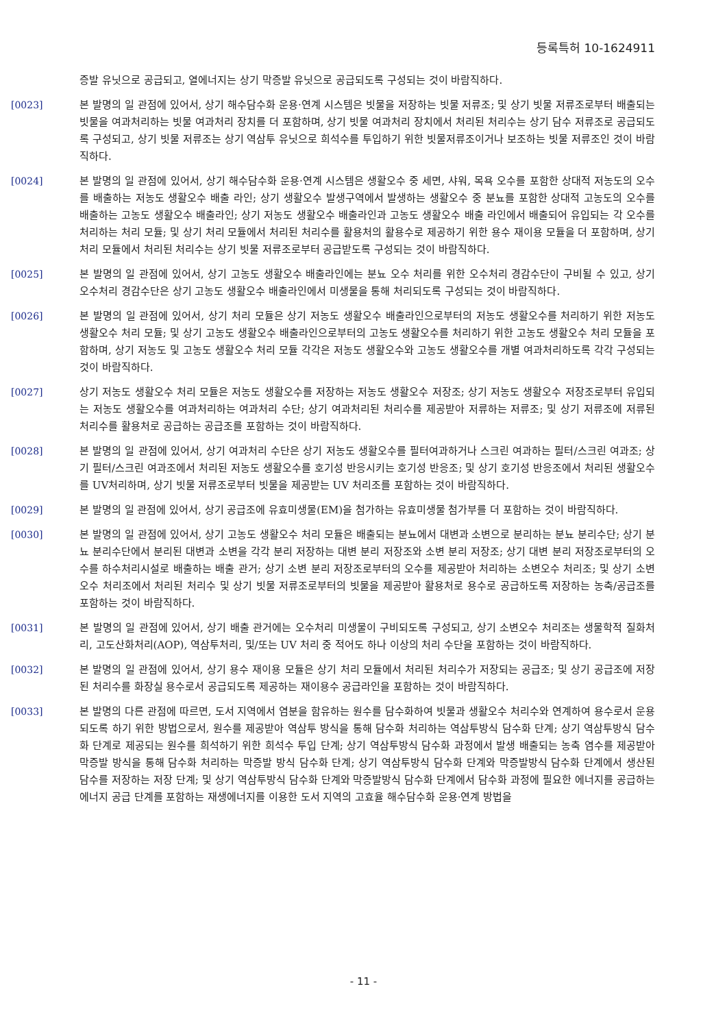등록특허 10-1624911
증발 유닛으로 공급되고, 열에너지는 상기 막증발 유닛으로 공급되도록 구성되는 것이 바람직하다.
[0023] 본 발명의 일 관점에 있어서, 상기 해수담수화 운용·연계 시스템은 빗물을 저장하는 빗물 저류조; 및 상기 빗물 저류조로부터 배출되는 빗물을 여과처리하는 빗물 여과처리 장치를 더 포함하며, 상기 빗물 여과처리 장치에서 처리된 처리수는 상기 담수 저류조로 공급되도록 구성되고, 상기 빗물 저류조는 상기 역삼투 유닛으로 희석수를 투입하기 위한 빗물저류조이거나 보조하는 빗물 저류조인 것이 바람직하다.
[0024] 본 발명의 일 관점에 있어서, 상기 해수담수화 운용·연계 시스템은 생활오수 중 세면, 샤워, 목욕 오수를 포함한 상대적 저농도의 오수를 배출하는 저농도 생활오수 배출 라인; 상기 생활오수 발생구역에서 발생하는 생활오수 중 분뇨를 포함한 상대적 고농도의 오수를 배출하는 고농도 생활오수 배출라인; 상기 저농도 생활오수 배출라인과 고농도 생활오수 배출 라인에서 배출되어 유입되는 각 오수를 처리하는 처리 모듈; 및 상기 처리 모듈에서 처리된 처리수를 활용처의 활용수로 제공하기 위한 용수 재이용 모듈을 더 포함하며, 상기 처리 모듈에서 처리된 처리수는 상기 빗물 저류조로부터 공급받도록 구성되는 것이 바람직하다.
[0025] 본 발명의 일 관점에 있어서, 상기 고농도 생활오수 배출라인에는 분뇨 오수 처리를 위한 오수처리 경감수단이 구비될 수 있고, 상기 오수처리 경감수단은 상기 고농도 생활오수 배출라인에서 미생물을 통해 처리되도록 구성되는 것이 바람직하다.
[0026] 본 발명의 일 관점에 있어서, 상기 처리 모듈은 상기 저농도 생활오수 배출라인으로부터의 저농도 생활오수를 처리하기 위한 저농도 생활오수 처리 모듈; 및 상기 고농도 생활오수 배출라인으로부터의 고농도 생활오수를 처리하기 위한 고농도 생활오수 처리 모듈을 포함하며, 상기 저농도 및 고농도 생활오수 처리 모듈 각각은 저농도 생활오수와 고농도 생활오수를 개별 여과처리하도록 각각 구성되는 것이 바람직하다.
[0027] 상기 저농도 생활오수 처리 모듈은 저농도 생활오수를 저장하는 저농도 생활오수 저장조; 상기 저농도 생활오수 저장조로부터 유입되는 저농도 생활오수를 여과처리하는 여과처리 수단; 상기 여과처리된 처리수를 제공받아 저류하는 저류조; 및 상기 저류조에 저류된 처리수를 활용처로 공급하는 공급조를 포함하는 것이 바람직하다.
[0028] 본 발명의 일 관점에 있어서, 상기 여과처리 수단은 상기 저농도 생활오수를 필터여과하거나 스크린 여과하는 필터/스크린 여과조; 상기 필터/스크린 여과조에서 처리된 저농도 생활오수를 호기성 반응시키는 호기성 반응조; 및 상기 호기성 반응조에서 처리된 생활오수를 UV처리하며, 상기 빗물 저류조로부터 빗물을 제공받는 UV 처리조를 포함하는 것이 바람직하다.
[0029] 본 발명의 일 관점에 있어서, 상기 공급조에 유효미생물(EM)을 첨가하는 유효미생물 첨가부를 더 포함하는 것이 바람직하다.
[0030] 본 발명의 일 관점에 있어서, 상기 고농도 생활오수 처리 모듈은 배출되는 분뇨에서 대변과 소변으로 분리하는 분뇨 분리수단; 상기 분뇨 분리수단에서 분리된 대변과 소변을 각각 분리 저장하는 대변 분리 저장조와 소변 분리 저장조; 상기 대변 분리 저장조로부터의 오수를 하수처리시설로 배출하는 배출 관거; 상기 소변 분리 저장조로부터의 오수를 제공받아 처리하는 소변오수 처리조; 및 상기 소변오수 처리조에서 처리된 처리수 및 상기 빗물 저류조로부터의 빗물을 제공받아 활용처로 용수로 공급하도록 저장하는 농축/공급조를 포함하는 것이 바람직하다.
[0031] 본 발명의 일 관점에 있어서, 상기 배출 관거에는 오수처리 미생물이 구비되도록 구성되고, 상기 소변오수 처리조는 생물학적 질화처리, 고도산화처리(AOP), 역삼투처리, 및/또는 UV 처리 중 적어도 하나 이상의 처리 수단을 포함하는 것이 바람직하다.
[0032] 본 발명의 일 관점에 있어서, 상기 용수 재이용 모듈은 상기 처리 모듈에서 처리된 처리수가 저장되는 공급조; 및 상기 공급조에 저장된 처리수를 화장실 용수로서 공급되도록 제공하는 재이용수 공급라인을 포함하는 것이 바람직하다.
[0033] 본 발명의 다른 관점에 따르면, 도서 지역에서 염분을 함유하는 원수를 담수화하여 빗물과 생활오수 처리수와 연계하여 용수로서 운용되도록 하기 위한 방법으로서, 원수를 제공받아 역삼투 방식을 통해 담수화 처리하는 역삼투방식 담수화 단계; 상기 역삼투방식 담수화 단계로 제공되는 원수를 희석하기 위한 희석수 투입 단계; 상기 역삼투방식 담수화 과정에서 발생 배출되는 농축 염수를 제공받아 막증발 방식을 통해 담수화 처리하는 막증발 방식 담수화 단계; 상기 역삼투방식 담수화 단계와 막증발방식 담수화 단계에서 생산된 담수를 저장하는 저장 단계; 및 상기 역삼투방식 담수화 단계와 막증발방식 담수화 단계에서 담수화 과정에 필요한 에너지를 공급하는 에너지 공급 단계를 포함하는 재생에너지를 이용한 도서 지역의 고효율 해수담수화 운용·연계 방법을
- 11 -